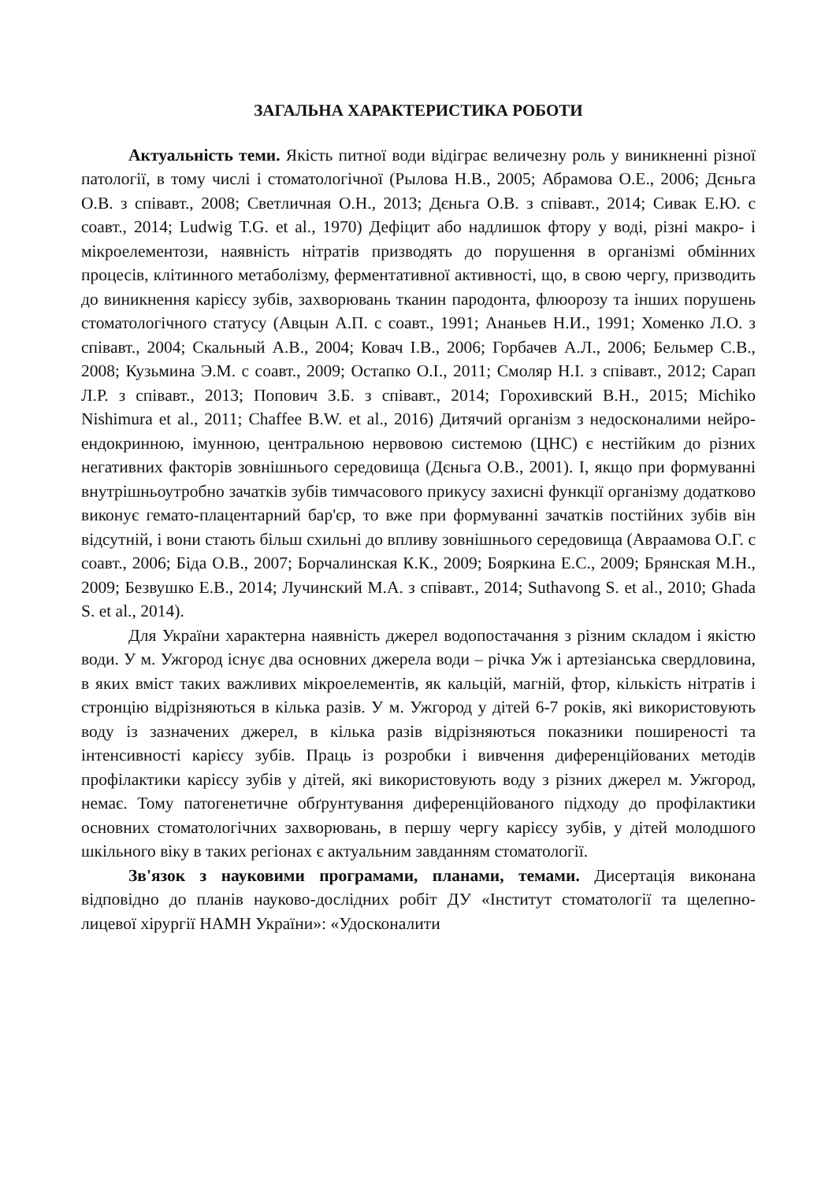ЗАГАЛЬНА ХАРАКТЕРИСТИКА РОБОТИ
Актуальність теми. Якість питної води відіграє величезну роль у виникненні різної патології, в тому числі і стоматологічної (Рылова Н.В., 2005; Абрамова О.Е., 2006; Дєньга О.В. з співавт., 2008; Светличная О.Н., 2013; Дєньга О.В. з співавт., 2014; Сивак Е.Ю. с соавт., 2014; Ludwig T.G. et al., 1970) Дефіцит або надлишок фтору у воді, різні макро- і мікроелементози, наявність нітратів призводять до порушення в організмі обмінних процесів, клітинного метаболізму, ферментативної активності, що, в свою чергу, призводить до виникнення карієсу зубів, захворювань тканин пародонта, флюорозу та інших порушень стоматологічного статусу (Авцын А.П. с соавт., 1991; Ананьев Н.И., 1991; Хоменко Л.О. з співавт., 2004; Скальный А.В., 2004; Ковач І.В., 2006; Горбачев А.Л., 2006; Бельмер С.В., 2008; Кузьмина Э.М. с соавт., 2009; Остапко О.І., 2011; Смоляр Н.І. з співавт., 2012; Сарап Л.Р. з співавт., 2013; Попович З.Б. з співавт., 2014; Горохивский В.Н., 2015; Michiko Nishimura et al., 2011; Chaffee B.W. et al., 2016) Дитячий організм з недосконалими нейро-ендокринною, імунною, центральною нервовою системою (ЦНС) є нестійким до різних негативних факторів зовнішнього середовища (Дєньга О.В., 2001). І, якщо при формуванні внутрішньоутробно зачатків зубів тимчасового прикусу захисні функції організму додатково виконує гемато-плацентарний бар'єр, то вже при формуванні зачатків постійних зубів він відсутній, і вони стають більш схильні до впливу зовнішнього середовища (Авраамова О.Г. с соавт., 2006; Біда О.В., 2007; Борчалинская К.К., 2009; Бояркина Е.С., 2009; Брянская М.Н., 2009; Безвушко Е.В., 2014; Лучинский М.А. з співавт., 2014; Suthavong S. et al., 2010; Ghada S. et al., 2014).
Для України характерна наявність джерел водопостачання з різним складом і якістю води. У м. Ужгород існує два основних джерела води – річка Уж і артезіанська свердловина, в яких вміст таких важливих мікроелементів, як кальцій, магній, фтор, кількість нітратів і стронцію відрізняються в кілька разів. У м. Ужгород у дітей 6-7 років, які використовують воду із зазначених джерел, в кілька разів відрізняються показники поширеності та інтенсивності карієсу зубів. Праць із розробки і вивчення диференційованих методів профілактики карієсу зубів у дітей, які використовують воду з різних джерел м. Ужгород, немає. Тому патогенетичне обґрунтування диференційованого підходу до профілактики основних стоматологічних захворювань, в першу чергу карієсу зубів, у дітей молодшого шкільного віку в таких регіонах є актуальним завданням стоматології.
Зв'язок з науковими програмами, планами, темами. Дисертація виконана відповідно до планів науково-дослідних робіт ДУ «Інститут стоматології та щелепно-лицевої хірургії НАМН України»: «Удосконалити